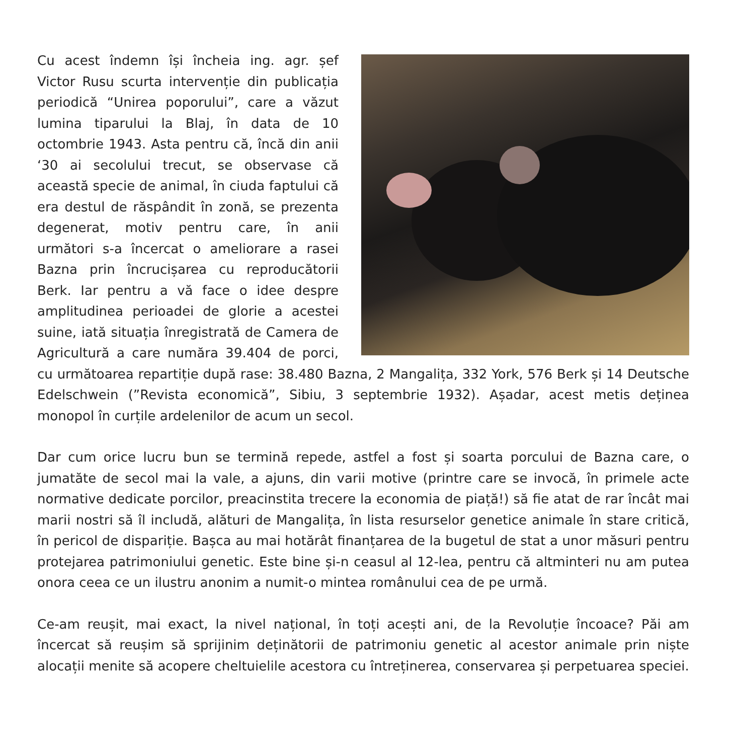Cu acest îndemn își încheia ing. agr. șef Victor Rusu scurta intervenție din publicația periodică “Unirea poporului”, care a văzut lumina tiparului la Blaj, în data de 10 octombrie 1943. Asta pentru că, încă din anii ‘30 ai secolului trecut, se observase că această specie de animal, în ciuda faptului că era destul de răspândit în zonă, se prezenta degenerat, motiv pentru care, în anii următori s-a încercat o ameliorare a rasei Bazna prin încrucișarea cu reproducătorii Berk. Iar pentru a vă face o idee despre amplitudinea perioadei de glorie a acestei suine, iată situația înregistrată de Camera de Agricultură a care număra 39.404 de porci, cu următoarea repartiție după rase: 38.480 Bazna, 2 Mangalița, 332 York, 576 Berk și 14 Deutsche Edelschwein (”Revista economică”, Sibiu, 3 septembrie 1932). Așadar, acest metis deținea monopol în curțile ardelenilor de acum un secol.
Dar cum orice lucru bun se termină repede, astfel a fost și soarta porcului de Bazna care, o jumatăte de secol mai la vale, a ajuns, din varii motive (printre care se invocă, în primele acte normative dedicate porcilor, preacinstita trecere la economia de piață!) să fie atat de rar încât mai marii nostri să îl includă, alături de Mangalița, în lista resurselor genetice animale în stare critică, în pericol de dispariție. Bașca au mai hotărât finanțarea de la bugetul de stat a unor măsuri pentru protejarea patrimoniului genetic. Este bine și-n ceasul al 12-lea, pentru că altminteri nu am putea onora ceea ce un ilustru anonim a numit-o mintea românului cea de pe urmă.
Ce-am reușit, mai exact, la nivel național, în toți acești ani, de la Revoluție încoace? Păi am încercat să reușim să sprijinim deținătorii de patrimoniu genetic al acestor animale prin niște alocații menite să acopere cheltuielile acestora cu întreținerea, conservarea și perpetuarea speciei.